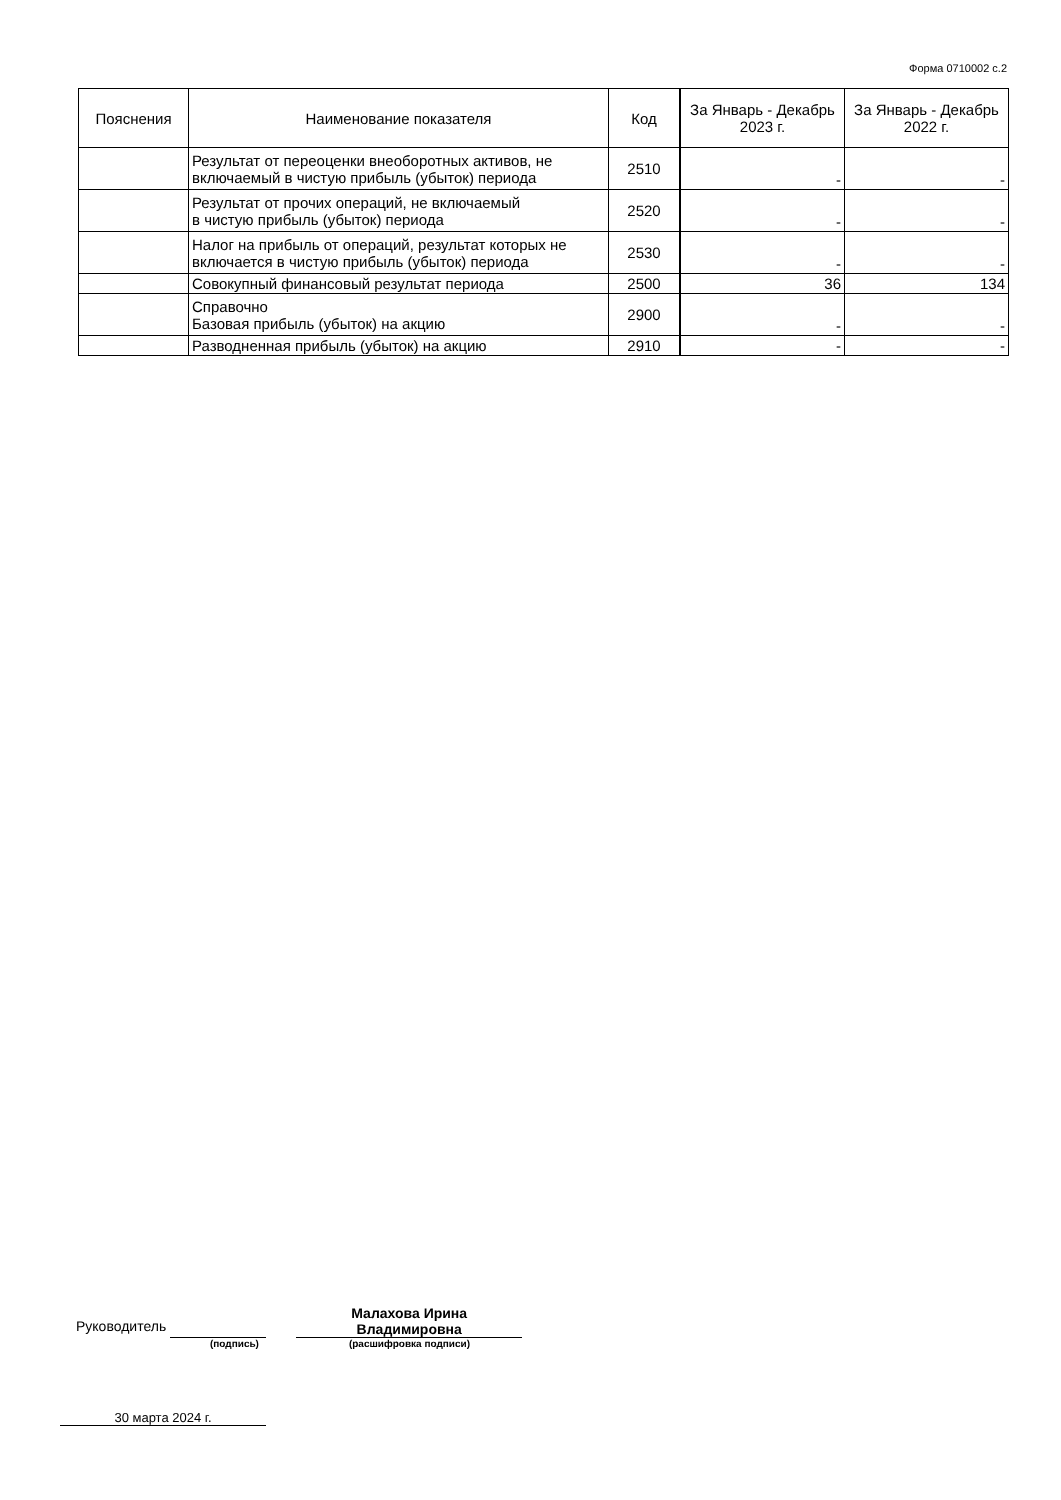Форма 0710002 с.2
| Пояснения | Наименование показателя | Код | За Январь - Декабрь 2023 г. | За Январь - Декабрь 2022 г. |
| --- | --- | --- | --- | --- |
| | Результат от переоценки внеоборотных активов, не включаемый в чистую прибыль (убыток) периода | 2510 | - | - |
| | Результат от прочих операций, не включаемый в чистую прибыль (убыток) периода | 2520 | - | - |
| | Налог на прибыль от операций, результат которых не включается в чистую прибыль (убыток) периода | 2530 | - | - |
| | Совокупный финансовый результат периода | 2500 | 36 | 134 |
| | Справочно Базовая прибыль (убыток) на акцию | 2900 | - | - |
| | Разводненная прибыль (убыток) на акцию | 2910 | - | - |
Руководитель Малахова Ирина
Владимировна
(подпись) (расшифровка подписи)
30 марта 2024 г.